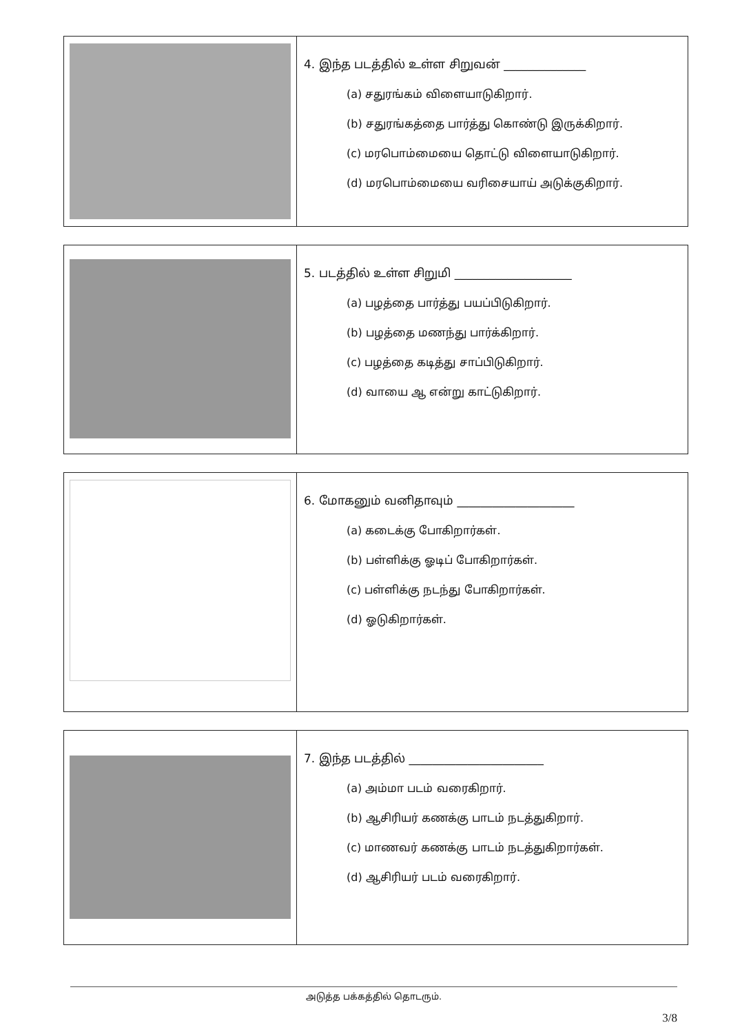| | 4. இந்த படத்தில் உள்ள சிறுவன் ______________ (a) சதுரங்கம் விளையாடுகிறார். (b) சதுரங்கத்தை பார்த்து கொண்டு இருக்கிறார். (c) மரபொம்மையை தொட்டு விளையாடுகிறார். (d) மரபொம்மையை வரிசையாய் அடுக்குகிறார். |
| | 5. படத்தில் உள்ள சிறுமி ____________________ (a) பழத்தை பார்த்து பயப்பிடுகிறார். (b) பழத்தை மணந்து பார்க்கிறார். (c) பழத்தை கடித்து சாப்பிடுகிறார். (d) வாயை ஆ என்று காட்டுகிறார். |
| | 6. மோகனும் வனிதாவும் ____________________ (a) கடைக்கு போகிறார்கள். (b) பள்ளிக்கு ஓடிப் போகிறார்கள். (c) பள்ளிக்கு நடந்து போகிறார்கள். (d) ஓடுகிறார்கள். |
| | 7. இந்த படத்தில் _______________________ (a) அம்மா படம் வரைகிறார். (b) ஆசிரியர் கணக்கு பாடம் நடத்துகிறார். (c) மாணவர் கணக்கு பாடம் நடத்துகிறார்கள். (d) ஆசிரியர் படம் வரைகிறார். |
அடுத்த பக்கத்தில் தொடரும்.
3/8